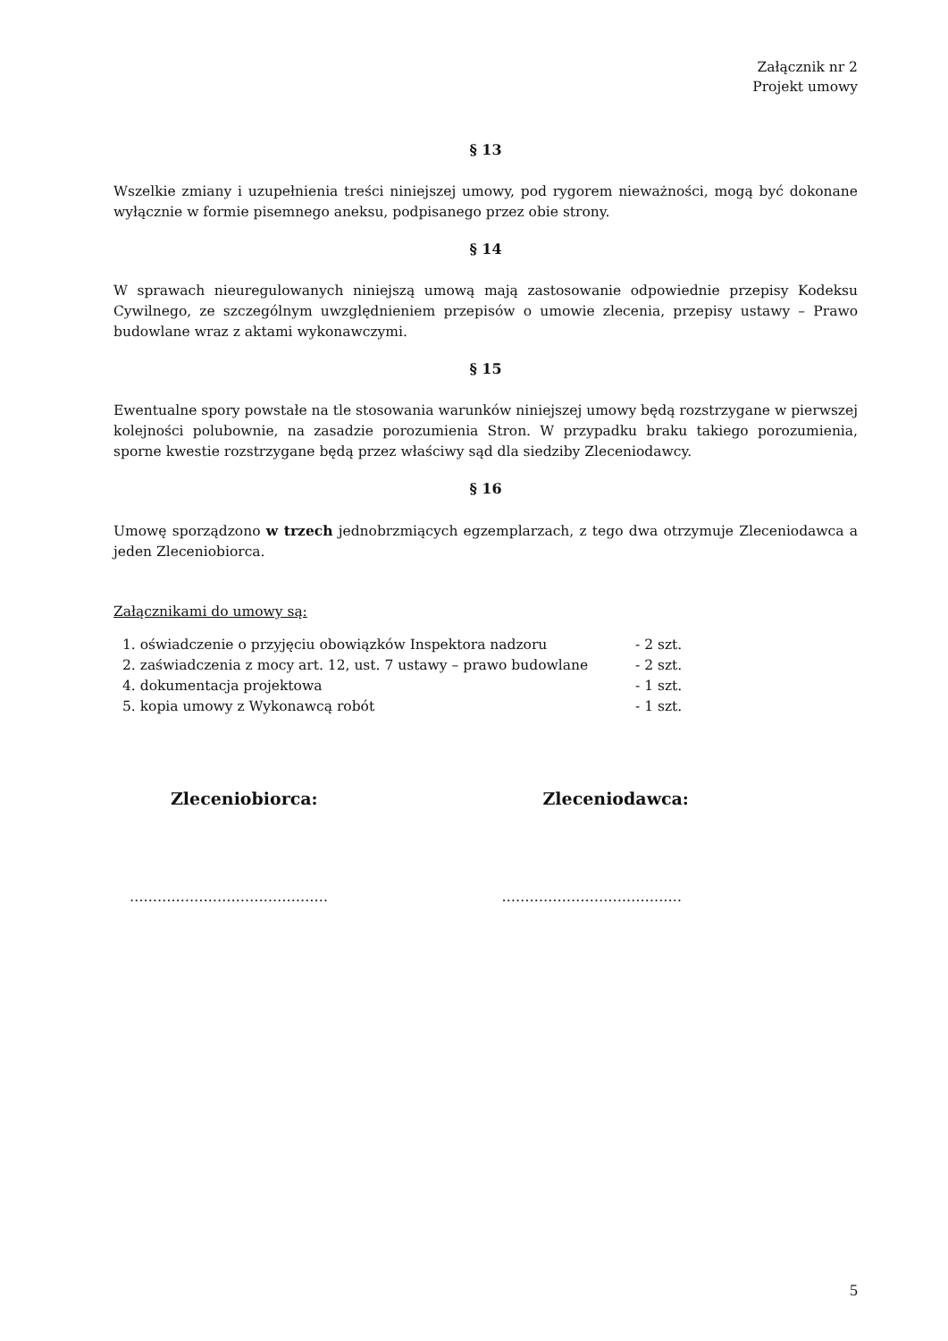Załącznik nr 2
Projekt umowy
§ 13
Wszelkie zmiany i uzupełnienia treści niniejszej umowy, pod rygorem nieważności, mogą być dokonane wyłącznie w formie pisemnego aneksu, podpisanego przez obie strony.
§ 14
W sprawach nieuregulowanych niniejszą umową mają zastosowanie odpowiednie przepisy Kodeksu Cywilnego, ze szczególnym uwzględnieniem przepisów o umowie zlecenia, przepisy ustawy – Prawo budowlane wraz z aktami wykonawczymi.
§ 15
Ewentualne spory powstałe na tle stosowania warunków niniejszej umowy będą rozstrzygane w pierwszej kolejności polubownie, na zasadzie porozumienia Stron. W przypadku braku takiego porozumienia, sporne kwestie rozstrzygane będą przez właściwy sąd dla siedziby Zleceniodawcy.
§ 16
Umowę sporządzono w trzech jednobrzmiących egzemplarzach, z tego dwa otrzymuje Zleceniodawca a jeden Zleceniobiorca.
Załącznikami do umowy są:
| 1. oświadczenie o przyjęciu obowiązków Inspektora nadzoru | - 2 szt. |
| 2. zaświadczenia z mocy art. 12, ust. 7 ustawy – prawo budowlane | - 2 szt. |
| 4. dokumentacja projektowa | - 1 szt. |
| 5. kopia umowy z Wykonawcą robót | - 1 szt. |
Zleceniobiorca: Zleceniodawca:
……….…………………………… …………………………………
5